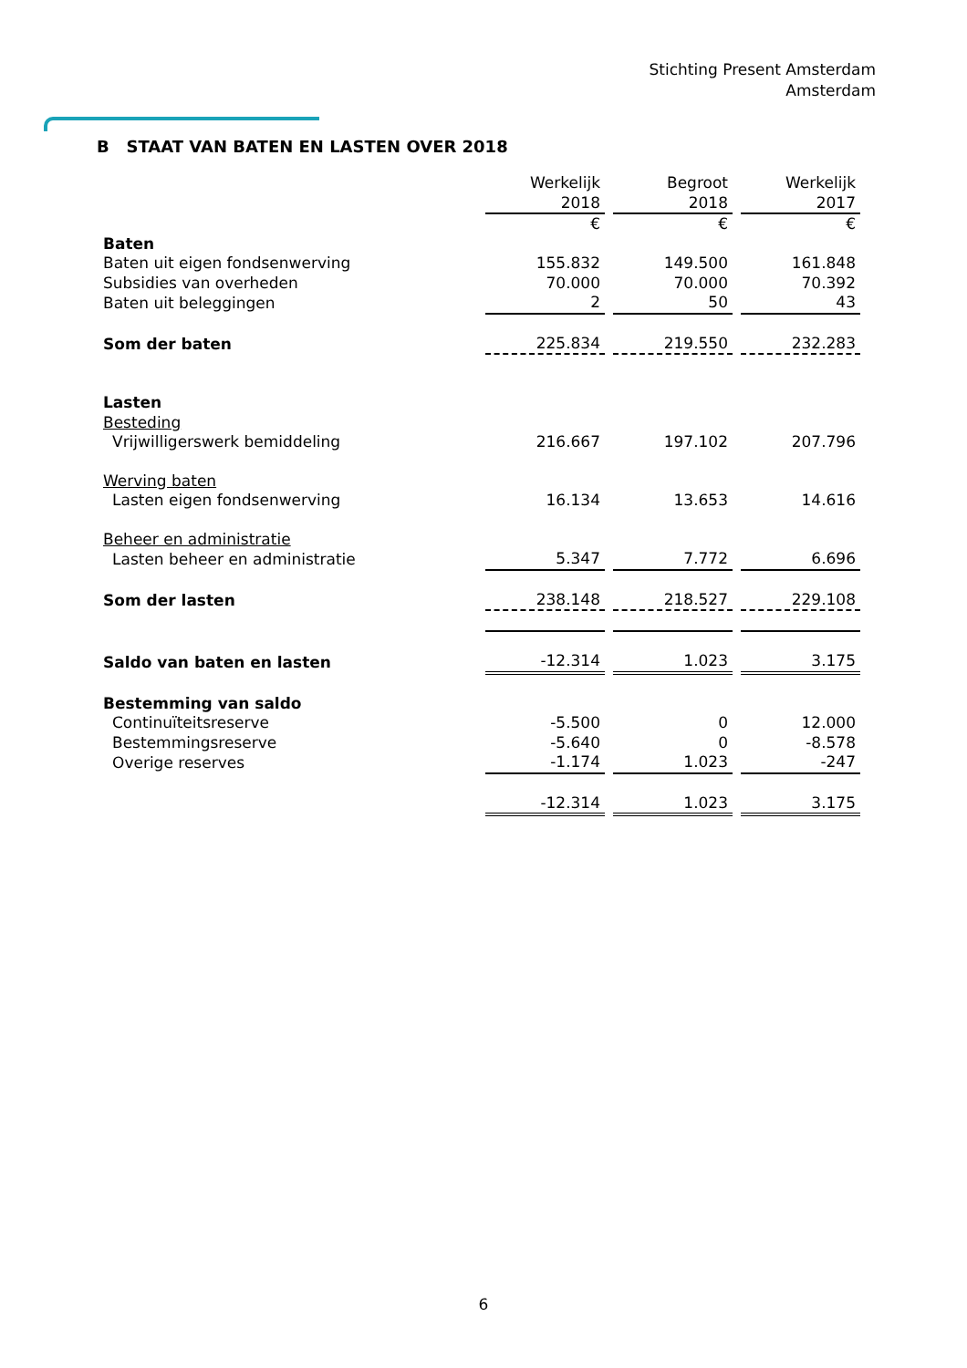Stichting Present Amsterdam
Amsterdam
B STAAT VAN BATEN EN LASTEN OVER 2018
| | Werkelijk | Begroot | Werkelijk |
| | 2018 | 2018 | 2017 |
| | € | € | € |
| Baten | | | |
| Baten uit eigen fondsenwerving | 155.832 | 149.500 | 161.848 |
| Subsidies van overheden | 70.000 | 70.000 | 70.392 |
| Baten uit beleggingen | 2 | 50 | 43 |
| Som der baten | 225.834 | 219.550 | 232.283 |
| Lasten | | | |
| Besteding | | | |
| Vrijwilligerswerk bemiddeling | 216.667 | 197.102 | 207.796 |
| Werving baten | | | |
| Lasten eigen fondsenwerving | 16.134 | 13.653 | 14.616 |
| Beheer en administratie | | | |
| Lasten beheer en administratie | 5.347 | 7.772 | 6.696 |
| Som der lasten | 238.148 | 218.527 | 229.108 |
| Saldo van baten en lasten | -12.314 | 1.023 | 3.175 |
| Bestemming van saldo | | | |
| Continuïteitsreserve | -5.500 | 0 | 12.000 |
| Bestemmingsreserve | -5.640 | 0 | -8.578 |
| Overige reserves | -1.174 | 1.023 | -247 |
| | -12.314 | 1.023 | 3.175 |
6